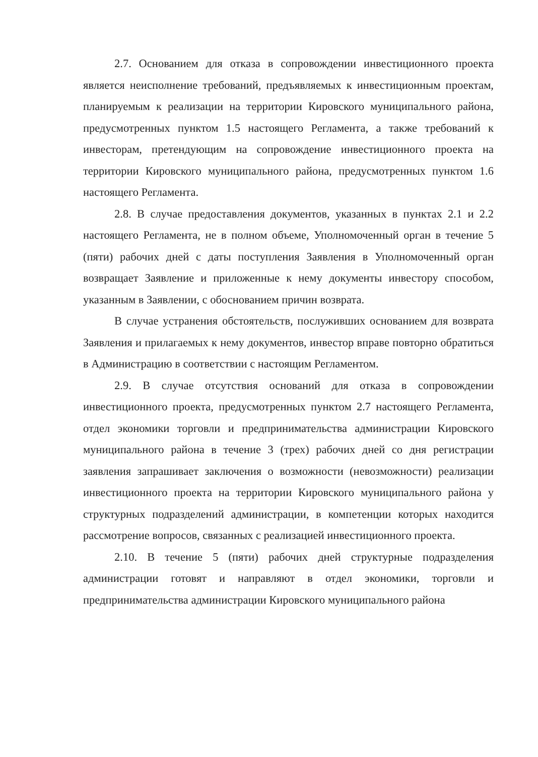2.7. Основанием для отказа в сопровождении инвестиционного проекта является неисполнение требований, предъявляемых к инвестиционным проектам, планируемым к реализации на территории Кировского муниципального района, предусмотренных пунктом 1.5 настоящего Регламента, а также требований к инвесторам, претендующим на сопровождение инвестиционного проекта на территории Кировского муниципального района, предусмотренных пунктом 1.6 настоящего Регламента.
2.8. В случае предоставления документов, указанных в пунктах 2.1 и 2.2 настоящего Регламента, не в полном объеме, Уполномоченный орган в течение 5 (пяти) рабочих дней с даты поступления Заявления в Уполномоченный орган возвращает Заявление и приложенные к нему документы инвестору способом, указанным в Заявлении, с обоснованием причин возврата.
В случае устранения обстоятельств, послуживших основанием для возврата Заявления и прилагаемых к нему документов, инвестор вправе повторно обратиться в Администрацию в соответствии с настоящим Регламентом.
2.9. В случае отсутствия оснований для отказа в сопровождении инвестиционного проекта, предусмотренных пунктом 2.7 настоящего Регламента, отдел экономики торговли и предпринимательства администрации Кировского муниципального района в течение 3 (трех) рабочих дней со дня регистрации заявления запрашивает заключения о возможности (невозможности) реализации инвестиционного проекта на территории Кировского муниципального района у структурных подразделений администрации, в компетенции которых находится рассмотрение вопросов, связанных с реализацией инвестиционного проекта.
2.10. В течение 5 (пяти) рабочих дней структурные подразделения администрации готовят и направляют в отдел экономики, торговли и предпринимательства администрации Кировского муниципального района